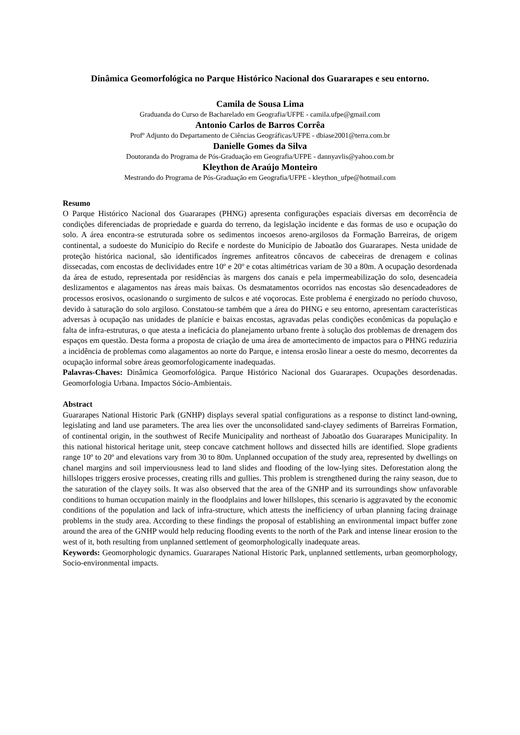Dinâmica Geomorfológica no Parque Histórico Nacional dos Guararapes e seu entorno.
Camila de Sousa Lima
Graduanda do Curso de Bacharelado em Geografia/UFPE - camila.ufpe@gmail.com
Antonio Carlos de Barros Corrêa
Profº Adjunto do Departamento de Ciências Geográficas/UFPE - dbiase2001@terra.com.br
Danielle Gomes da Silva
Doutoranda do Programa de Pós-Graduação em Geografia/UFPE - dannyavlis@yahoo.com.br
Kleython de Araújo Monteiro
Mestrando do Programa de Pós-Graduação em Geografia/UFPE - kleython_ufpe@hotmail.com
Resumo
O Parque Histórico Nacional dos Guararapes (PHNG) apresenta configurações espaciais diversas em decorrência de condições diferenciadas de propriedade e guarda do terreno, da legislação incidente e das formas de uso e ocupação do solo. A área encontra-se estruturada sobre os sedimentos incoesos areno-argilosos da Formação Barreiras, de origem continental, a sudoeste do Município do Recife e nordeste do Município de Jaboatão dos Guararapes. Nesta unidade de proteção histórica nacional, são identificados íngremes anfiteatros côncavos de cabeceiras de drenagem e colinas dissecadas, com encostas de declividades entre 10º e 20º e cotas altimétricas variam de 30 a 80m. A ocupação desordenada da área de estudo, representada por residências às margens dos canais e pela impermeabilização do solo, desencadeia deslizamentos e alagamentos nas áreas mais baixas. Os desmatamentos ocorridos nas encostas são desencadeadores de processos erosivos, ocasionando o surgimento de sulcos e até voçorocas. Este problema é energizado no período chuvoso, devido à saturação do solo argiloso. Constatou-se também que a área do PHNG e seu entorno, apresentam características adversas à ocupação nas unidades de planície e baixas encostas, agravadas pelas condições econômicas da população e falta de infra-estruturas, o que atesta a ineficácia do planejamento urbano frente à solução dos problemas de drenagem dos espaços em questão. Desta forma a proposta de criação de uma área de amortecimento de impactos para o PHNG reduziria a incidência de problemas como alagamentos ao norte do Parque, e intensa erosão linear a oeste do mesmo, decorrentes da ocupação informal sobre áreas geomorfologicamente inadequadas.
Palavras-Chaves: Dinâmica Geomorfológica. Parque Histórico Nacional dos Guararapes. Ocupações desordenadas. Geomorfologia Urbana. Impactos Sócio-Ambientais.
Abstract
Guararapes National Historic Park (GNHP) displays several spatial configurations as a response to distinct land-owning, legislating and land use parameters. The area lies over the unconsolidated sand-clayey sediments of Barreiras Formation, of continental origin, in the southwest of Recife Municipality and northeast of Jaboatão dos Guararapes Municipality. In this national historical heritage unit, steep concave catchment hollows and dissected hills are identified. Slope gradients range 10º to 20º and elevations vary from 30 to 80m. Unplanned occupation of the study area, represented by dwellings on chanel margins and soil imperviousness lead to land slides and flooding of the low-lying sites. Deforestation along the hillslopes triggers erosive processes, creating rills and gullies. This problem is strengthened during the rainy season, due to the saturation of the clayey soils. It was also observed that the area of the GNHP and its surroundings show unfavorable conditions to human occupation mainly in the floodplains and lower hillslopes, this scenario is aggravated by the economic conditions of the population and lack of infra-structure, which attests the inefficiency of urban planning facing drainage problems in the study area. According to these findings the proposal of establishing an environmental impact buffer zone around the area of the GNHP would help reducing flooding events to the north of the Park and intense linear erosion to the west of it, both resulting from unplanned settlement of geomorphologically inadequate areas.
Keywords: Geomorphologic dynamics. Guararapes National Historic Park, unplanned settlements, urban geomorphology, Socio-environmental impacts.